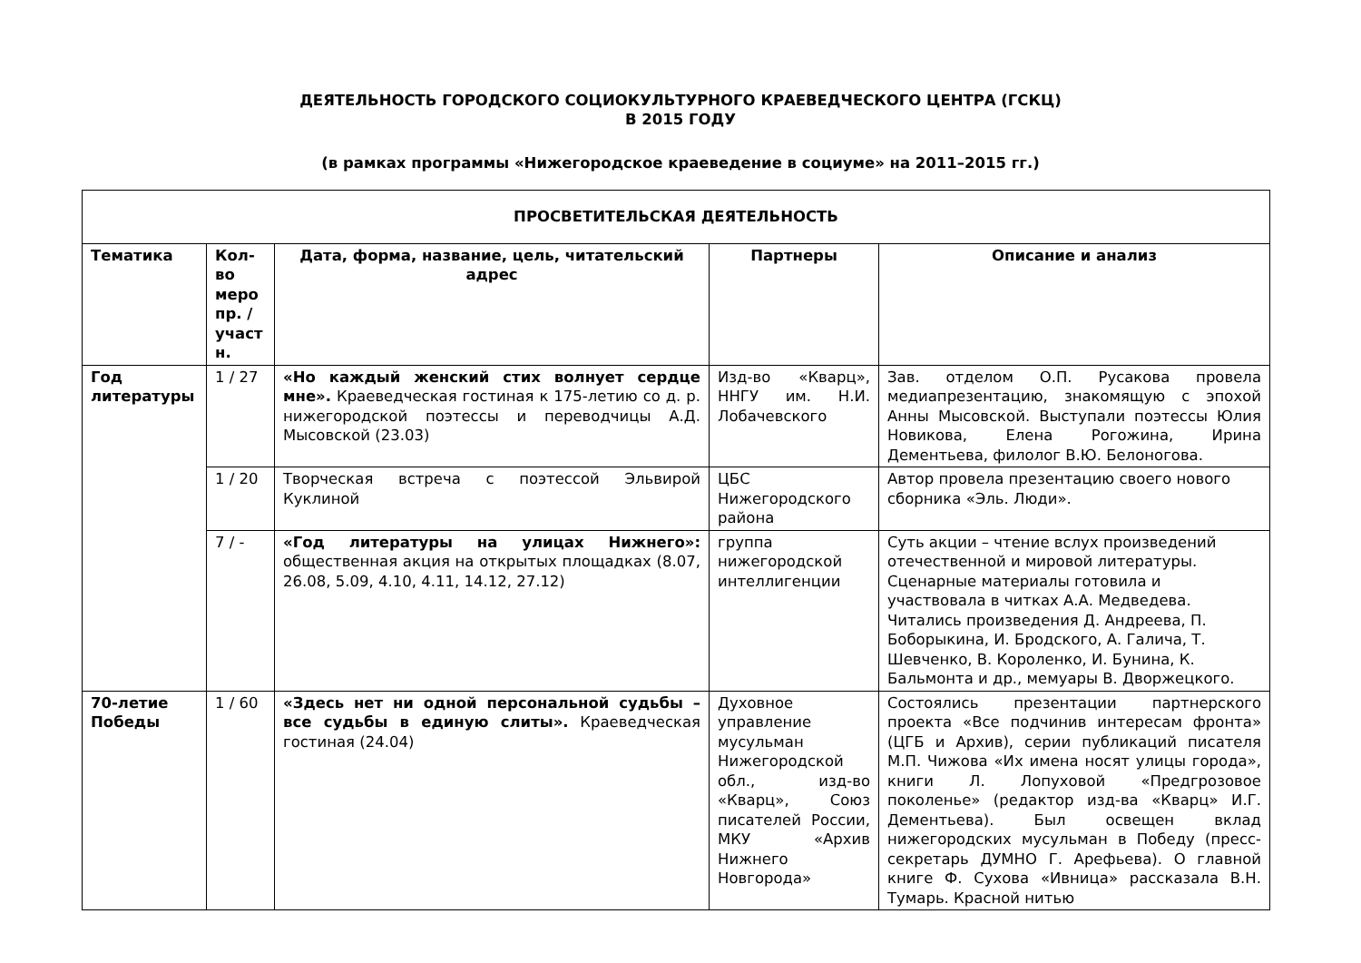ДЕЯТЕЛЬНОСТЬ ГОРОДСКОГО СОЦИОКУЛЬТУРНОГО КРАЕВЕДЧЕСКОГО ЦЕНТРА (ГСКЦ)
В 2015 ГОДУ
(в рамках программы «Нижегородское краеведение в социуме» на 2011–2015 гг.)
| ПРОСВЕТИТЕЛЬСКАЯ ДЕЯТЕЛЬНОСТЬ | | | | |
| --- | --- | --- | --- | --- |
| Тематика | Кол-во меро пр. / участ н. | Дата, форма, название, цель, читательский адрес | Партнеры | Описание и анализ |
| Год литературы | 1 / 27 | «Но каждый женский стих волнует сердце мне». Краеведческая гостиная к 175-летию со д. р. нижегородской поэтессы и переводчицы А.Д. Мысовской (23.03) | Изд-во «Кварц», ННГУ им. Н.И. Лобачевского | Зав. отделом О.П. Русакова провела медиапрезентацию, знакомящую с эпохой Анны Мысовской. Выступали поэтессы Юлия Новикова, Елена Рогожина, Ирина Дементьева, филолог В.Ю. Белоногова. |
| | 1 / 20 | Творческая встреча с поэтессой Эльвирой Куклиной | ЦБС Нижегородского района | Автор провела презентацию своего нового сборника «Эль. Люди». |
| | 7 / - | «Год литературы на улицах Нижнего»: общественная акция на открытых площадках (8.07, 26.08, 5.09, 4.10, 4.11, 14.12, 27.12) | группа нижегородской интеллигенции | Суть акции – чтение вслух произведений отечественной и мировой литературы. Сценарные материалы готовила и участвовала в читках А.А. Медведева. Читались произведения Д. Андреева, П. Боборыкина, И. Бродского, А. Галича, Т. Шевченко, В. Короленко, И. Бунина, К. Бальмонта и др., мемуары В. Дворжецкого. |
| 70-летие Победы | 1 / 60 | «Здесь нет ни одной персональной судьбы – все судьбы в единую слиты». Краеведческая гостиная (24.04) | Духовное управление мусульман Нижегородской обл., изд-во «Кварц», Союз писателей России, МКУ «Архив Нижнего Новгорода» | Состоялись презентации партнерского проекта «Все подчинив интересам фронта» (ЦГБ и Архив), серии публикаций писателя М.П. Чижова «Их имена носят улицы города», книги Л. Лопуховой «Предгрозовое поколенье» (редактор изд-ва «Кварц» И.Г. Дементьева). Был освещен вклад нижегородских мусульман в Победу (пресс-секретарь ДУМНО Г. Арефьева). О главной книге Ф. Сухова «Ивница» рассказала В.Н. Тумарь. Красной нитью |